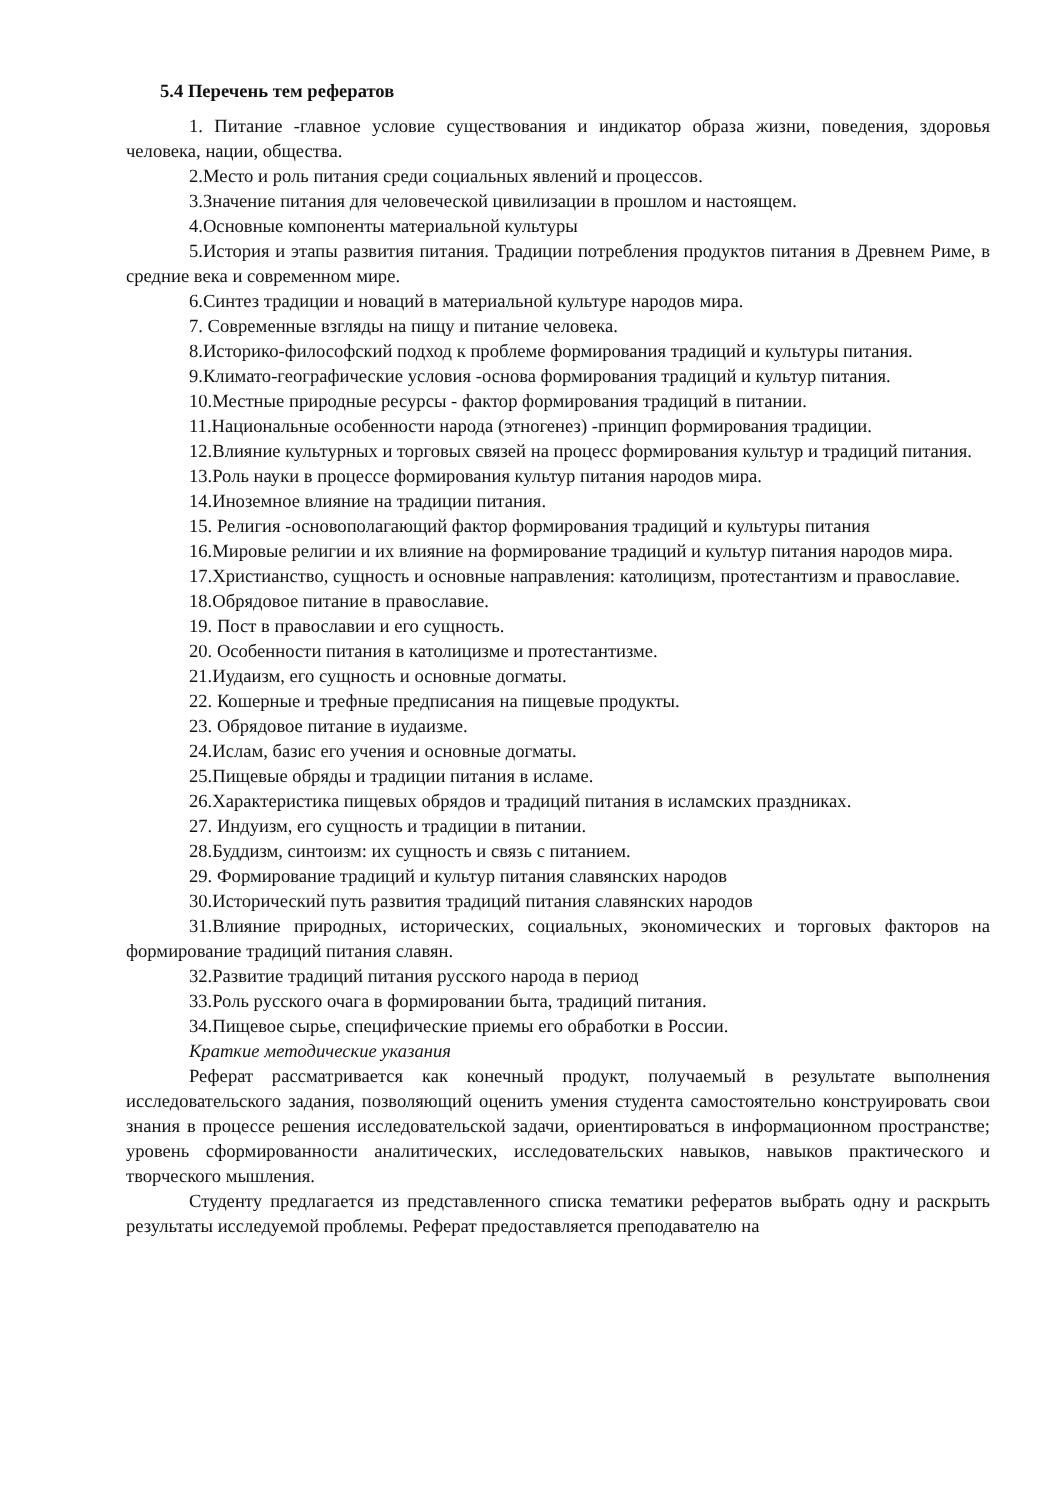5.4 Перечень тем рефератов
1. Питание -главное условие существования и индикатор образа жизни, поведения, здоровья человека, нации, общества.
2.Место и роль питания среди социальных явлений и процессов.
3.Значение питания для человеческой цивилизации в прошлом и настоящем.
4.Основные компоненты материальной культуры
5.История и этапы развития питания. Традиции потребления продуктов питания в Древнем Риме, в средние века и современном мире.
6.Синтез традиции и новаций в материальной культуре народов мира.
7. Современные взгляды на пищу и питание человека.
8.Историко-философский подход к проблеме формирования традиций и культуры питания.
9.Климато-географические условия -основа формирования традиций и культур питания.
10.Местные природные ресурсы - фактор формирования традиций в питании.
11.Национальные особенности народа (этногенез) -принцип формирования традиции.
12.Влияние культурных и торговых связей на процесс формирования культур и традиций питания.
13.Роль науки в процессе формирования культур питания народов мира.
14.Иноземное влияние на традиции питания.
15. Религия -основополагающий фактор формирования традиций и культуры питания
16.Мировые религии и их влияние на формирование традиций и культур питания народов мира.
17.Христианство, сущность и основные направления: католицизм, протестантизм и православие.
18.Обрядовое питание в православие.
19. Пост в православии и его сущность.
20. Особенности питания в католицизме и протестантизме.
21.Иудаизм, его сущность и основные догматы.
22. Кошерные и трефные предписания на пищевые продукты.
23. Обрядовое питание в иудаизме.
24.Ислам, базис его учения и основные догматы.
25.Пищевые обряды и традиции питания в исламе.
26.Характеристика пищевых обрядов и традиций питания в исламских праздниках.
27. Индуизм, его сущность и традиции в питании.
28.Буддизм, синтоизм: их сущность и связь с питанием.
29. Формирование традиций и культур питания славянских народов
30.Исторический путь развития традиций питания славянских народов
31.Влияние природных, исторических, социальных, экономических и торговых факторов на формирование традиций питания славян.
32.Развитие традиций питания русского народа в период
33.Роль русского очага в формировании быта, традиций питания.
34.Пищевое сырье, специфические приемы его обработки в России.
Краткие методические указания
Реферат рассматривается как конечный продукт, получаемый в результате выполнения исследовательского задания, позволяющий оценить умения студента самостоятельно конструировать свои знания в процессе решения исследовательской задачи, ориентироваться в информационном пространстве; уровень сформированности аналитических, исследовательских навыков, навыков практического и творческого мышления.
Студенту предлагается из представленного списка тематики рефератов выбрать одну и раскрыть результаты исследуемой проблемы. Реферат предоставляется преподавателю на